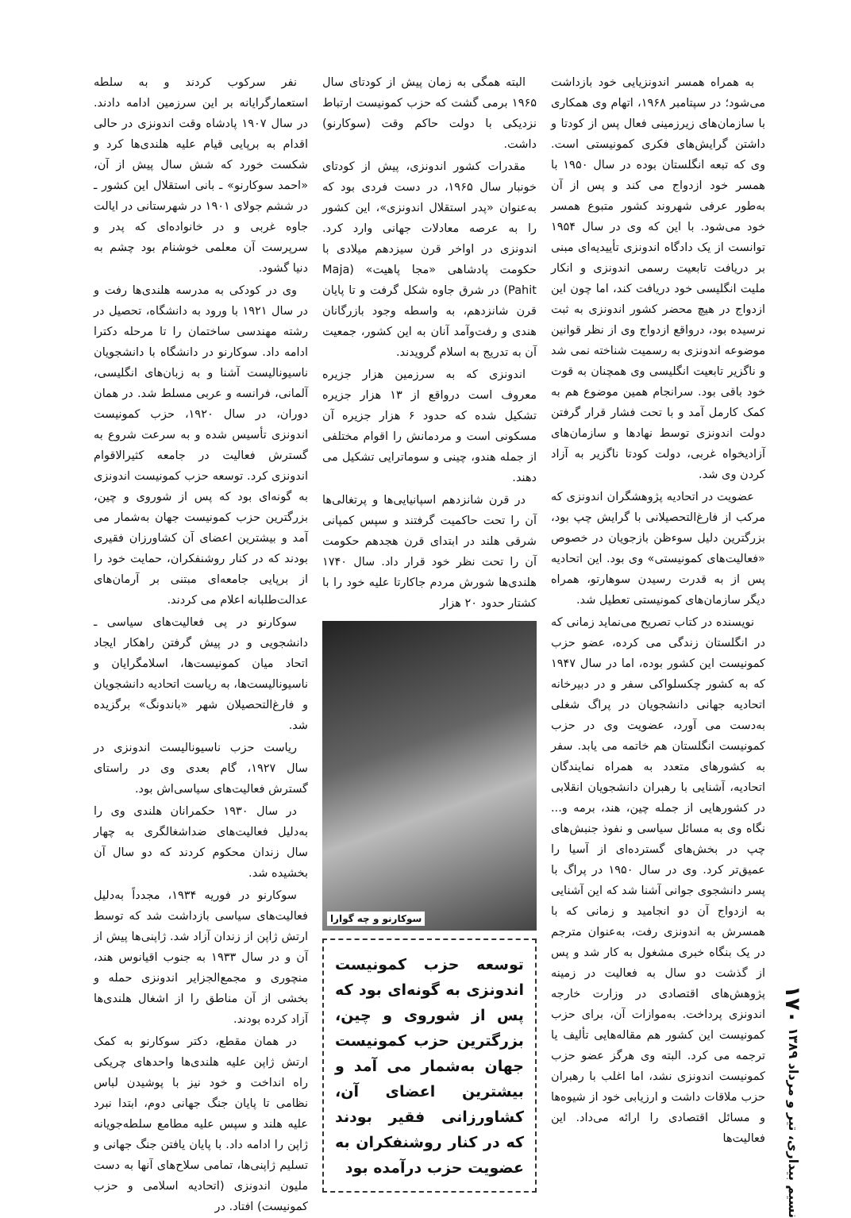نسیم بیداری، تیر و مرداد ۱۳۸۹ ۱۷۰
به همراه همسر اندونزیایی خود بازداشت می‌شود؛ در سپتامبر ۱۹۶۸، اتهام وی همکاری با سازمان‌های زیرزمینی فعال پس از کودتا و داشتن گرایش‌های فکری کمونیستی است. وی که تبعه انگلستان بوده در سال ۱۹۵۰ با همسر خود ازدواج می کند و پس از آن به‌طور عرفی شهروند کشور متبوع همسر خود می‌شود. با این که وی در سال ۱۹۵۴ توانست از یک دادگاه اندونزی تأییدیه‌ای مبنی بر دریافت تابعیت رسمی اندونزی و انکار ملیت انگلیسی خود دریافت کند، اما چون این ازدواج در هیچ محضر کشور اندونزی به ثبت نرسیده بود، درواقع ازدواج وی از نظر قوانین موضوعه اندونزی به رسمیت شناخته نمی شد و ناگزیر تابعیت انگلیسی وی همچنان به قوت خود باقی بود. سرانجام همین موضوع هم به کمک کارمل آمد و با تحت فشار قرار گرفتن دولت اندونزی توسط نهادها و سازمان‌های آزادیخواه غربی، دولت کودتا ناگزیر به آزاد کردن وی شد.
عضویت در اتحادیه پژوهشگران اندونزی که مرکب از فارغ‌التحصیلانی با گرایش چپ بود، بزرگترین دلیل سوءظن بازجویان در خصوص «فعالیت‌های کمونیستی» وی بود. این اتحادیه پس از به قدرت رسیدن سوهارتو، همراه دیگر سازمان‌های کمونیستی تعطیل شد.
نویسنده در کتاب تصریح می‌نماید زمانی که در انگلستان زندگی می کرده، عضو حزب کمونیست این کشور بوده، اما در سال ۱۹۴۷ که به کشور چکسلواکی سفر و در دبیرخانه اتحادیه جهانی دانشجویان در پراگ شغلی به‌دست می آورد، عضویت وی در حزب کمونیست انگلستان هم خاتمه می یابد. سفر به کشورهای متعدد به همراه نمایندگان اتحادیه، آشنایی با رهبران دانشجویان انقلابی در کشورهایی از جمله چین، هند، برمه و... نگاه وی به مسائل سیاسی و نفوذ جنبش‌های چپ در بخش‌های گسترده‌ای از آسیا را عمیق‌تر کرد. وی در سال ۱۹۵۰ در پراگ با پسر دانشجوی جوانی آشنا شد که این آشنایی به ازدواج آن دو انجامید و زمانی که با همسرش به اندونزی رفت، به‌عنوان مترجم در یک بنگاه خبری مشغول به کار شد و پس از گذشت دو سال به فعالیت در زمینه پژوهش‌های اقتصادی در وزارت خارجه اندونزی پرداخت. به‌موازات آن، برای حزب کمونیست این کشور هم مقاله‌هایی تألیف یا ترجمه می کرد. البته وی هرگز عضو حزب کمونیست اندونزی نشد، اما اغلب با رهبران حزب ملاقات داشت و ارزیابی خود از شیوه‌ها و مسائل اقتصادی را ارائه می‌داد. این فعالیت‌ها
البته همگی به زمان پیش از کودتای سال ۱۹۶۵ برمی گشت که حزب کمونیست ارتباط نزدیکی با دولت حاکم وقت (سوکارنو) داشت.
مقدرات کشور اندونزی، پیش از کودتای خونبار سال ۱۹۶۵، در دست فردی بود که به‌عنوان «پدر استقلال اندونزی»، این کشور را به عرصه معادلات جهانی وارد کرد. اندونزی در اواخر قرن سیزدهم میلادی با حکومت پادشاهی «مجا پاهیت» (Maja Pahit) در شرق جاوه شکل گرفت و تا پایان قرن شانزدهم، به واسطه وجود بازرگانان هندی و رفت‌وآمد آنان به این کشور، جمعیت آن به تدریج به اسلام گرویدند.
اندونزی که به سرزمین هزار جزیره معروف است درواقع از ۱۳ هزار جزیره تشکیل شده که حدود ۶ هزار جزیره آن مسکونی است و مردمانش را اقوام مختلفی از جمله هندو، چینی و سوماترایی تشکیل می دهند.
در قرن شانزدهم اسپانیایی‌ها و پرتغالی‌ها آن را تحت حاکمیت گرفتند و سپس کمپانی شرقی هلند در ابتدای قرن هجدهم حکومت آن را تحت نظر خود قرار داد. سال ۱۷۴۰ هلندی‌ها شورش مردم جاکارتا علیه خود را با کشتار حدود ۲۰ هزار
سوکارنو و چه گوارا
توسعه حزب کمونیست اندونزی به گونه‌ای بود که پس از شوروی و چین، بزرگترین حزب کمونیست جهان به‌شمار می آمد و بیشترین اعضای آن، کشاورزانی فقیر بودند که در کنار روشنفکران به عضویت حزب درآمده بود
نفر سرکوب کردند و به سلطه استعمارگرایانه بر این سرزمین ادامه دادند. در سال ۱۹۰۷ پادشاه وقت اندونزی در حالی اقدام به برپایی قیام علیه هلندی‌ها کرد و شکست خورد که شش سال پیش از آن، «احمد سوکارنو» ـ بانی استقلال این کشور ـ در ششم جولای ۱۹۰۱ در شهرستانی در ایالت جاوه غربی و در خانواده‌ای که پدر و سرپرست آن معلمی خوشنام بود چشم به دنیا گشود.
وی در کودکی به مدرسه هلندی‌ها رفت و در سال ۱۹۲۱ با ورود به دانشگاه، تحصیل در رشته مهندسی ساختمان را تا مرحله دکترا ادامه داد. سوکارنو در دانشگاه با دانشجویان ناسیونالیست آشنا و به زبان‌های انگلیسی، آلمانی، فرانسه و عربی مسلط شد. در همان دوران، در سال ۱۹۲۰، حزب کمونیست اندونزی تأسیس شده و به سرعت شروع به گسترش فعالیت در جامعه کثیرالاقوام اندونزی کرد. توسعه حزب کمونیست اندونزی به گونه‌ای بود که پس از شوروی و چین، بزرگترین حزب کمونیست جهان به‌شمار می آمد و بیشترین اعضای آن کشاورزان فقیری بودند که در کنار روشنفکران، حمایت خود را از برپایی جامعه‌ای مبتنی بر آرمان‌های عدالت‌طلبانه اعلام می کردند.
سوکارنو در پی فعالیت‌های سیاسی ـ دانشجویی و در پیش گرفتن راهکار ایجاد اتحاد میان کمونیست‌ها، اسلامگرایان و ناسیونالیست‌ها، به ریاست اتحادیه دانشجویان و فارغ‌التحصیلان شهر «باندونگ» برگزیده شد.
ریاست حزب ناسیونالیست اندونزی در سال ۱۹۲۷، گام بعدی وی در راستای گسترش فعالیت‌های سیاسی‌اش بود.
در سال ۱۹۳۰ حکمرانان هلندی وی را به‌دلیل فعالیت‌های ضداشغالگری به چهار سال زندان محکوم کردند که دو سال آن بخشیده شد.
سوکارنو در فوریه ۱۹۳۴، مجدداً به‌دلیل فعالیت‌های سیاسی بازداشت شد که توسط ارتش ژاپن از زندان آزاد شد. ژاپنی‌ها پیش از آن و در سال ۱۹۳۳ به جنوب اقیانوس هند، منچوری و مجمع‌الجزایر اندونزی حمله و بخشی از آن مناطق را از اشغال هلندی‌ها آزاد کرده بودند.
در همان مقطع، دکتر سوکارنو به کمک ارتش ژاپن علیه هلندی‌ها واحدهای چریکی راه انداخت و خود نیز با پوشیدن لباس نظامی تا پایان جنگ جهانی دوم، ابتدا نبرد علیه هلند و سپس علیه مطامع سلطه‌جویانه ژاپن را ادامه داد. با پایان یافتن جنگ جهانی و تسلیم ژاپنی‌ها، تمامی سلاح‌های آنها به دست ملیون اندونزی (اتحادیه اسلامی و حزب کمونیست) افتاد. در